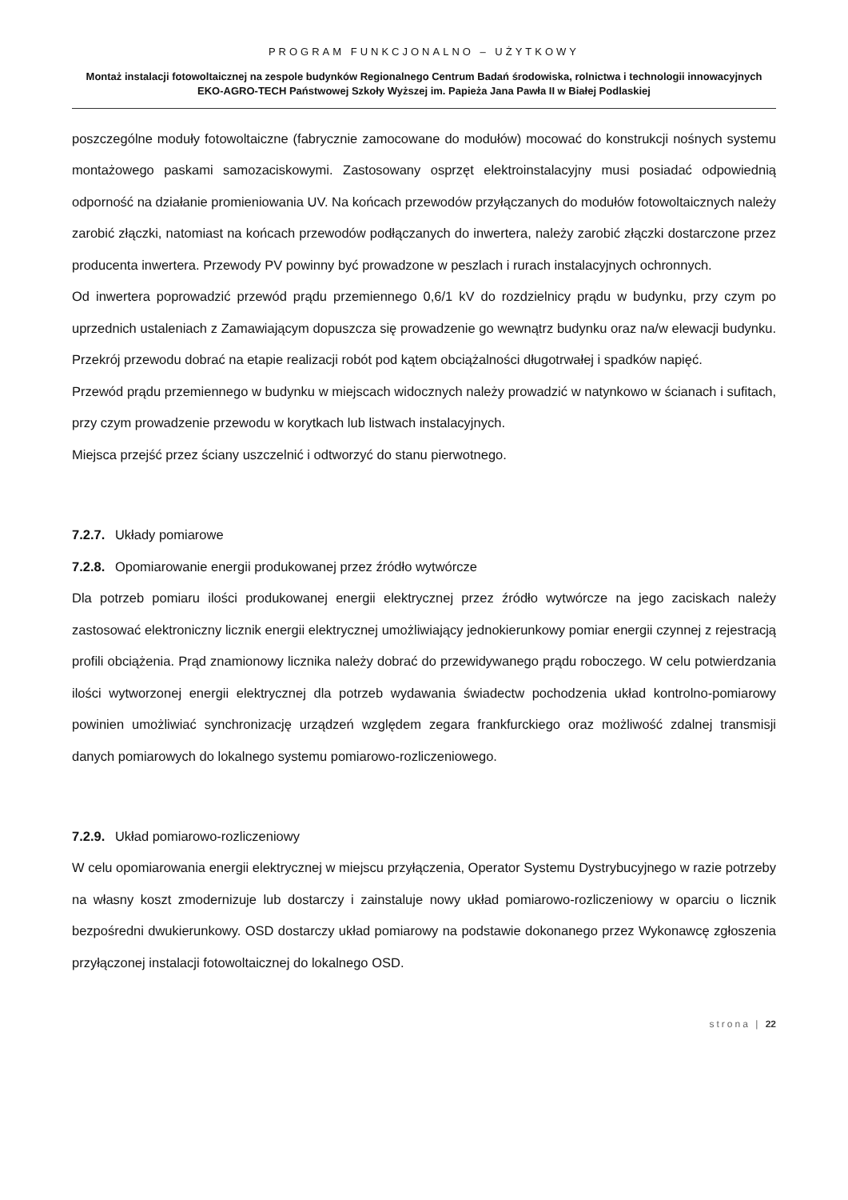PROGRAM FUNKCJONALNO – UŻYTKOWY
Montaż instalacji fotowoltaicznej na zespole budynków Regionalnego Centrum Badań środowiska, rolnictwa i technologii innowacyjnych EKO-AGRO-TECH Państwowej Szkoły Wyższej im. Papieża Jana Pawła II w Białej Podlaskiej
poszczególne moduły fotowoltaiczne (fabrycznie zamocowane do modułów) mocować do konstrukcji nośnych systemu montażowego paskami samozaciskowymi. Zastosowany osprzęt elektroinstalacyjny musi posiadać odpowiednią odporność na działanie promieniowania UV. Na końcach przewodów przyłączanych do modułów fotowoltaicznych należy zarobić złączki, natomiast na końcach przewodów podłączanych do inwertera, należy zarobić złączki dostarczone przez producenta inwertera. Przewody PV powinny być prowadzone w peszlach i rurach instalacyjnych ochronnych.
Od inwertera poprowadzić przewód prądu przemiennego 0,6/1 kV do rozdzielnicy prądu w budynku, przy czym po uprzednich ustaleniach z Zamawiającym dopuszcza się prowadzenie go wewnątrz budynku oraz na/w elewacji budynku. Przekrój przewodu dobrać na etapie realizacji robót pod kątem obciążalności długotrwałej i spadków napięć.
Przewód prądu przemiennego w budynku w miejscach widocznych należy prowadzić w natynkowo w ścianach i sufitach, przy czym prowadzenie przewodu w korytkach lub listwach instalacyjnych.
Miejsca przejść przez ściany uszczelnić i odtworzyć do stanu pierwotnego.
7.2.7. Układy pomiarowe
7.2.8. Opomiarowanie energii produkowanej przez źródło wytwórcze
Dla potrzeb pomiaru ilości produkowanej energii elektrycznej przez źródło wytwórcze na jego zaciskach należy zastosować elektroniczny licznik energii elektrycznej umożliwiający jednokierunkowy pomiar energii czynnej z rejestracją profili obciążenia. Prąd znamionowy licznika należy dobrać do przewidywanego prądu roboczego. W celu potwierdzania ilości wytworzonej energii elektrycznej dla potrzeb wydawania świadectw pochodzenia układ kontrolno-pomiarowy powinien umożliwiać synchronizację urządzeń względem zegara frankfurckiego oraz możliwość zdalnej transmisji danych pomiarowych do lokalnego systemu pomiarowo-rozliczeniowego.
7.2.9. Układ pomiarowo-rozliczeniowy
W celu opomiarowania energii elektrycznej w miejscu przyłączenia, Operator Systemu Dystrybucyjnego w razie potrzeby na własny koszt zmodernizuje lub dostarczy i zainstaluje nowy układ pomiarowo-rozliczeniowy w oparciu o licznik bezpośredni dwukierunkowy. OSD dostarczy układ pomiarowy na podstawie dokonanego przez Wykonawcę zgłoszenia przyłączonej instalacji fotowoltaicznej do lokalnego OSD.
strona | 22